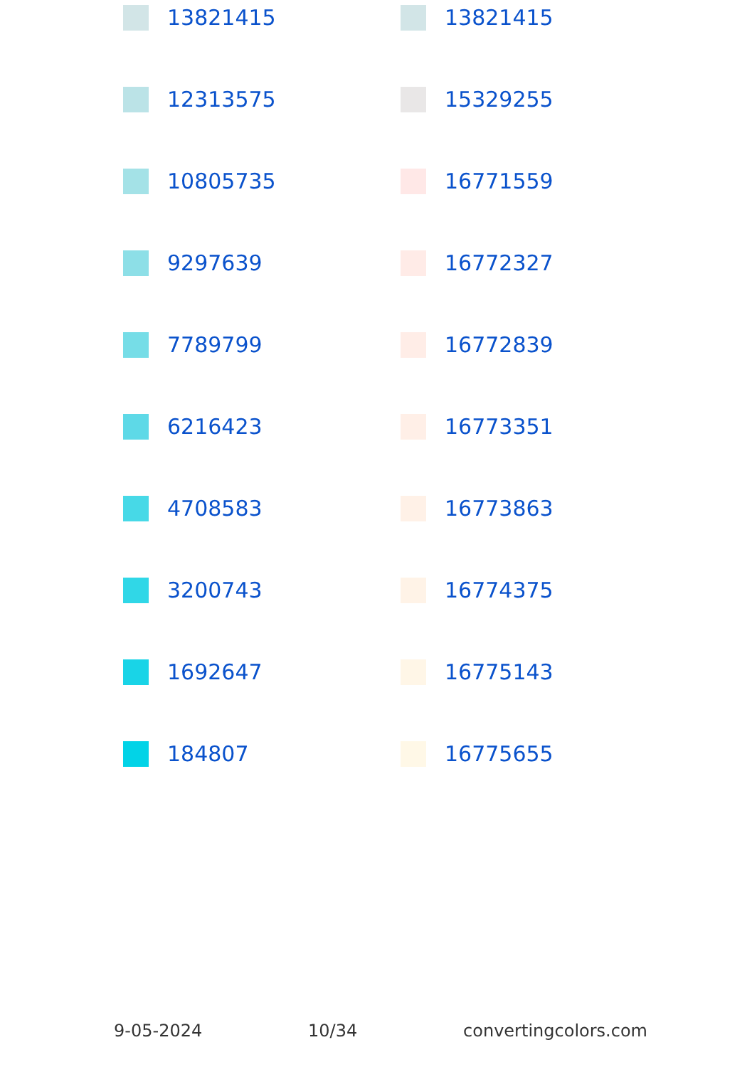13821415
12313575
10805735
9297639
7789799
6216423
4708583
3200743
1692647
184807
13821415
15329255
16771559
16772327
16772839
16773351
16773863
16774375
16775143
16775655
9-05-2024 10/34 convertingcolors.com